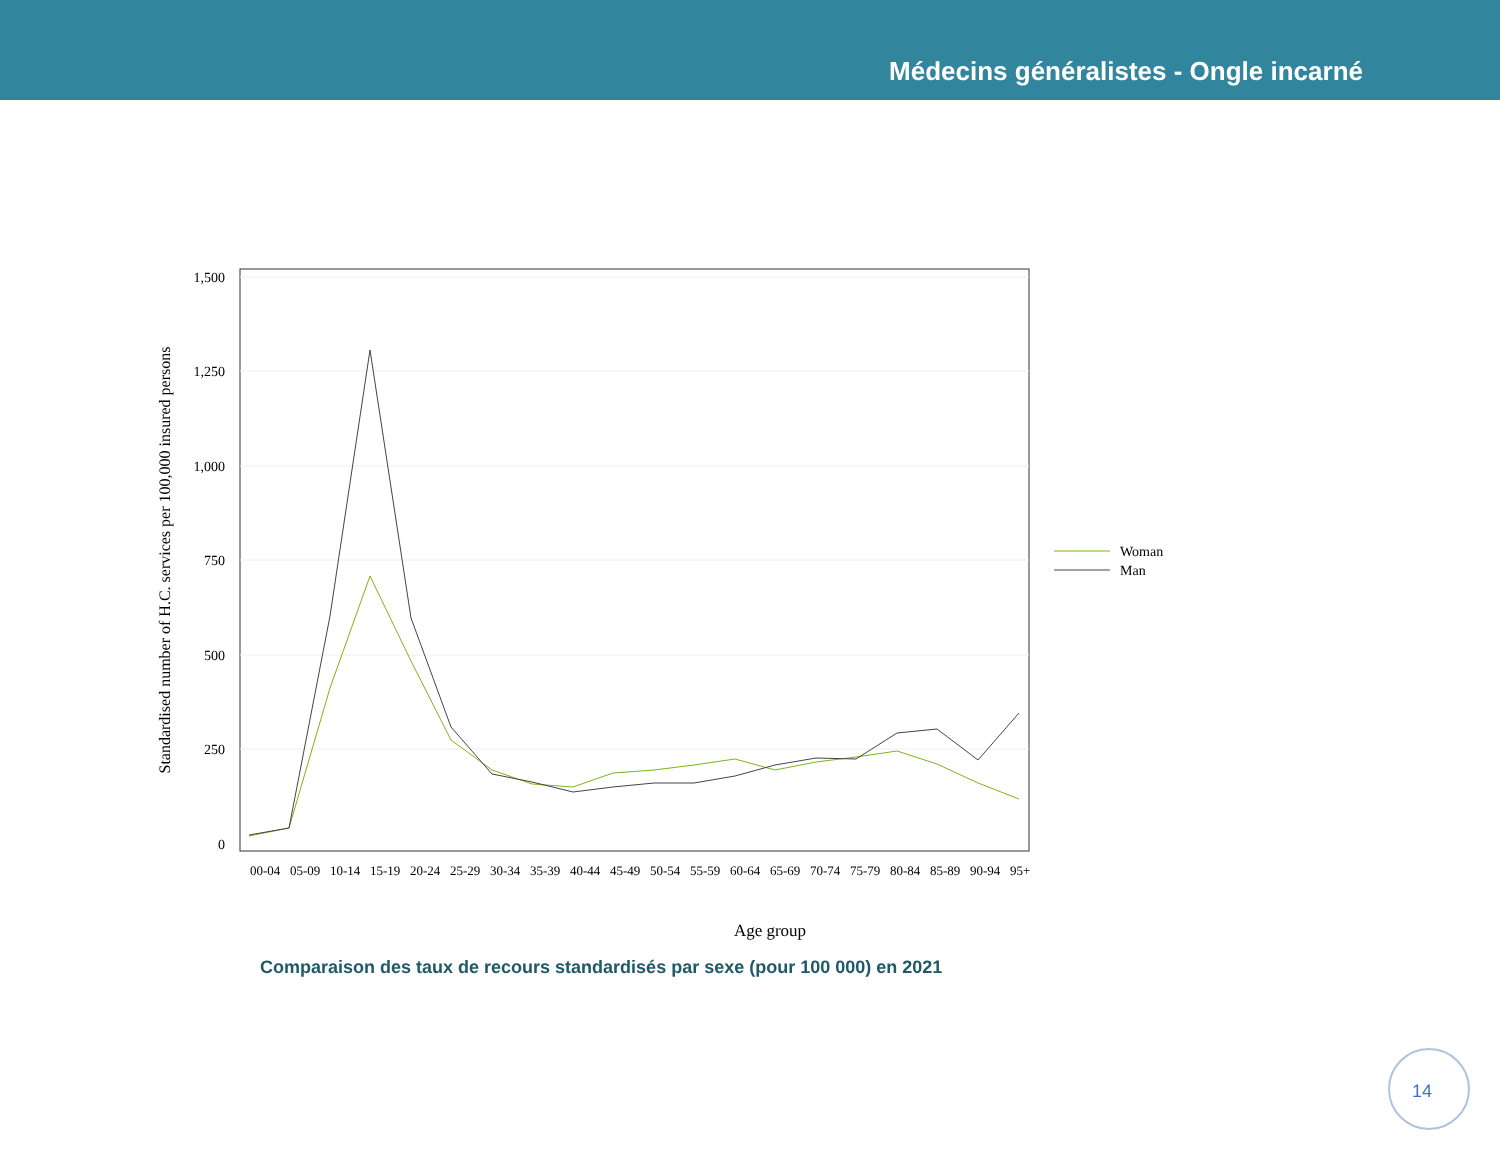Médecins généralistes - Ongle incarné
1,500
1,250
1,000
750
500
250
0
Age group
Standardised number of H.C. services per 100,000 insured persons
00-04
05-09
10-14
15-19
20-24
25-29
30-34
35-39
40-44
45-49
50-54
55-59
60-64
65-69
70-74
75-79
80-84
85-89
90-94
95+
Woman
Man
Comparaison des taux de recours standardisés par sexe (pour 100 000) en 2021
14